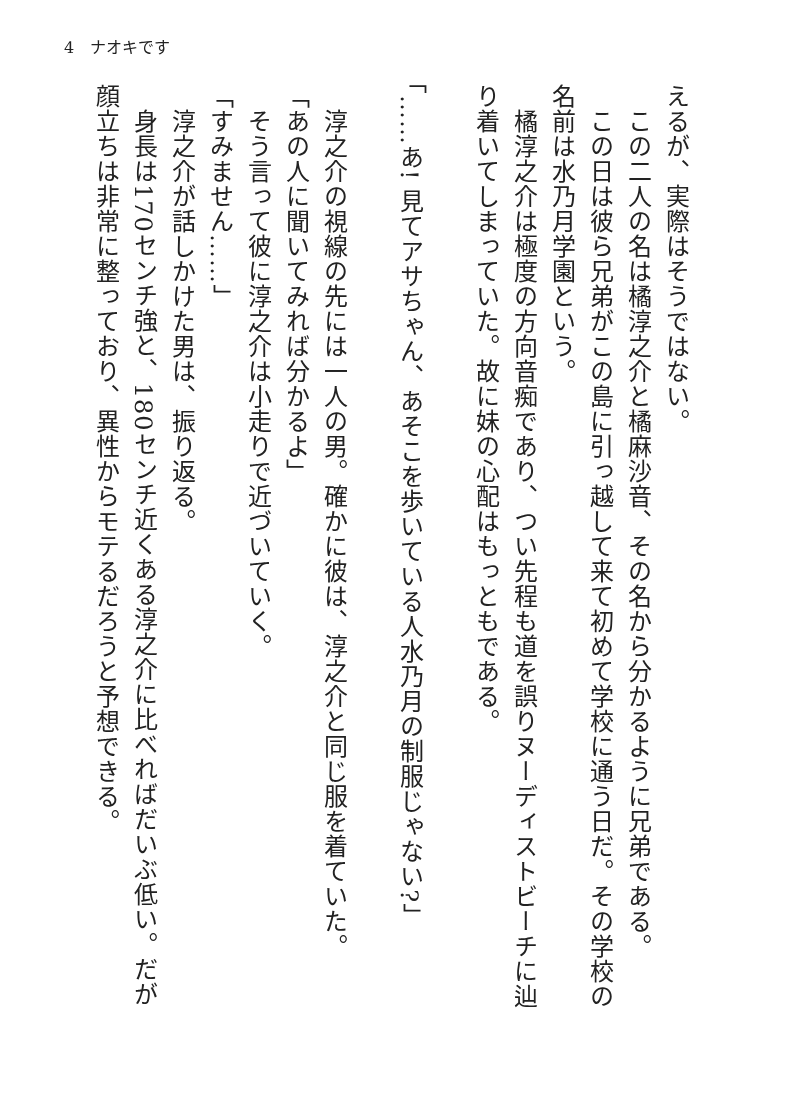4　ナオキです
えるが、実際はそうではない。
　この二人の名は橘淳之介と橘麻沙音、その名から分かるように兄弟である。
　この日は彼ら兄弟がこの島に引っ越して来て初めて学校に通う日だ。その学校の名前は水乃月学園という。
　橘淳之介は極度の方向音痴であり、つい先程も道を誤りヌーディストビーチに辿り着いてしまっていた。故に妹の心配はもっともである。
　
「……あ! 見てアサちゃん、あそこを歩いている人水乃月の制服じゃない?」
　
　淳之介の視線の先には一人の男。確かに彼は、淳之介と同じ服を着ていた。
「あの人に聞いてみれば分かるよ」
　そう言って彼に淳之介は小走りで近づいていく。
「すみません……」
　淳之介が話しかけた男は、振り返る。
　身長は170センチ強と、180センチ近くある淳之介に比べればだいぶ低い。だが顔立ちは非常に整っており、異性からモテるだろうと予想できる。